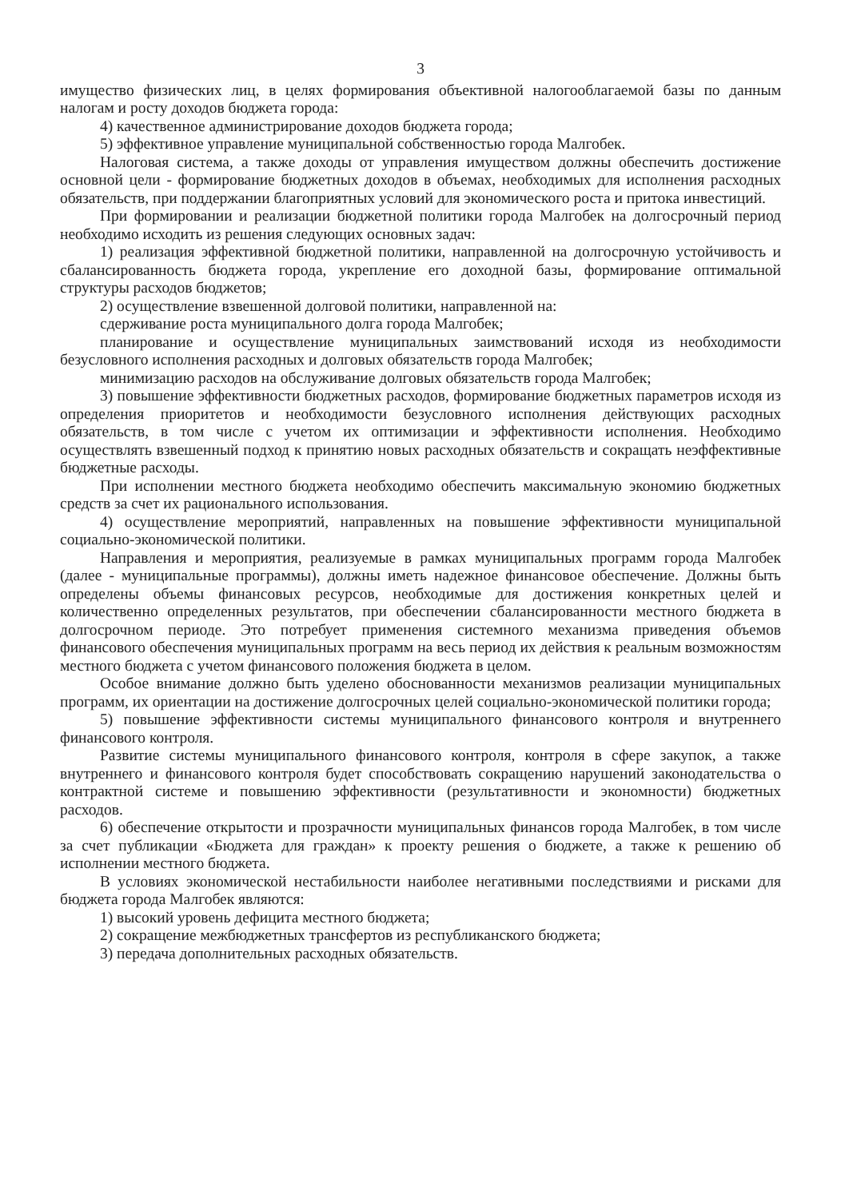3
имущество физических лиц, в целях формирования объективной налогооблагаемой базы по данным налогам и росту доходов бюджета города:
4) качественное администрирование доходов бюджета города;
5) эффективное управление муниципальной собственностью города Малгобек.
Налоговая система, а также доходы от управления имуществом должны обеспечить достижение основной цели - формирование бюджетных доходов в объемах, необходимых для исполнения расходных обязательств, при поддержании благоприятных условий для экономического роста и притока инвестиций.
При формировании и реализации бюджетной политики города Малгобек на долгосрочный период необходимо исходить из решения следующих основных задач:
1) реализация эффективной бюджетной политики, направленной на долгосрочную устойчивость и сбалансированность бюджета города, укрепление его доходной базы, формирование оптимальной структуры расходов бюджетов;
2) осуществление взвешенной долговой политики, направленной на:
сдерживание роста муниципального долга города Малгобек;
планирование и осуществление муниципальных заимствований исходя из необходимости безусловного исполнения расходных и долговых обязательств города Малгобек;
минимизацию расходов на обслуживание долговых обязательств города Малгобек;
3) повышение эффективности бюджетных расходов, формирование бюджетных параметров исходя из определения приоритетов и необходимости безусловного исполнения действующих расходных обязательств, в том числе с учетом их оптимизации и эффективности исполнения. Необходимо осуществлять взвешенный подход к принятию новых расходных обязательств и сокращать неэффективные бюджетные расходы.
При исполнении местного бюджета необходимо обеспечить максимальную экономию бюджетных средств за счет их рационального использования.
4) осуществление мероприятий, направленных на повышение эффективности муниципальной социально-экономической политики.
Направления и мероприятия, реализуемые в рамках муниципальных программ города Малгобек (далее - муниципальные программы), должны иметь надежное финансовое обеспечение. Должны быть определены объемы финансовых ресурсов, необходимые для достижения конкретных целей и количественно определенных результатов, при обеспечении сбалансированности местного бюджета в долгосрочном периоде. Это потребует применения системного механизма приведения объемов финансового обеспечения муниципальных программ на весь период их действия к реальным возможностям местного бюджета с учетом финансового положения бюджета в целом.
Особое внимание должно быть уделено обоснованности механизмов реализации муниципальных программ, их ориентации на достижение долгосрочных целей социально-экономической политики города;
5) повышение эффективности системы муниципального финансового контроля и внутреннего финансового контроля.
Развитие системы муниципального финансового контроля, контроля в сфере закупок, а также внутреннего и финансового контроля будет способствовать сокращению нарушений законодательства о контрактной системе и повышению эффективности (результативности и экономности) бюджетных расходов.
6) обеспечение открытости и прозрачности муниципальных финансов города Малгобек, в том числе за счет публикации «Бюджета для граждан» к проекту решения о бюджете, а также к решению об исполнении местного бюджета.
В условиях экономической нестабильности наиболее негативными последствиями и рисками для бюджета города Малгобек являются:
1) высокий уровень дефицита местного бюджета;
2) сокращение межбюджетных трансфертов из республиканского бюджета;
3) передача дополнительных расходных обязательств.